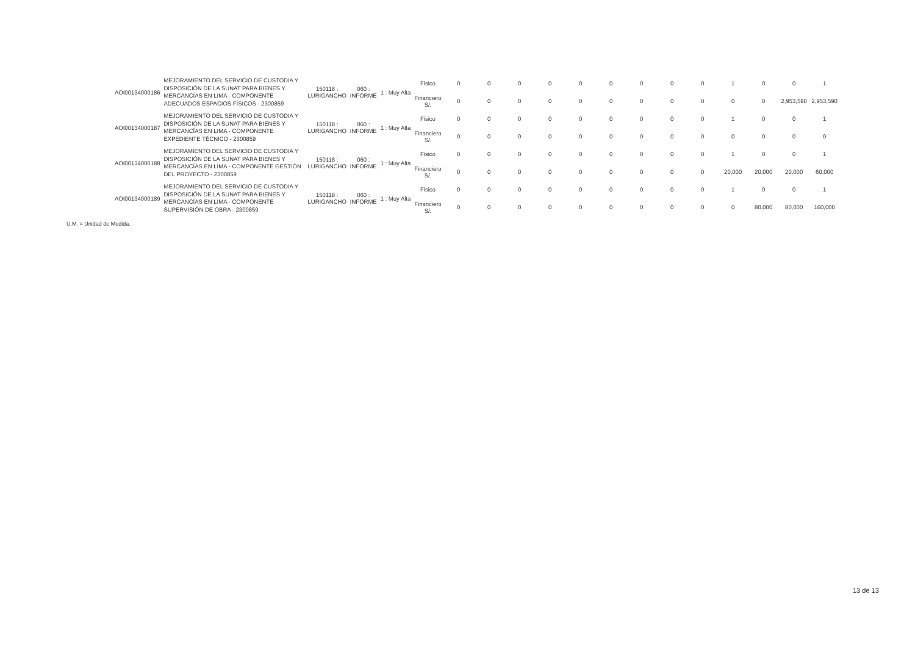| AOI00134000186 | MEJORAMIENTO DEL SERVICIO DE CUSTODIA Y DISPOSICIÓN DE LA SUNAT PARA BIENES Y MERCANCÍAS EN LIMA - COMPONENTE ADECUADOS ESPACIOS FÍSICOS - 2300859 | 150118 : LURIGANCHO | 060 : INFORME | 1 : Muy Alta | Fisico | 0 | 0 | 0 | 0 | 0 | 0 | 0 | 0 | 0 | 1 | 0 | 0 | 1 |
| | | | | | Financiero S/. | 0 | 0 | 0 | 0 | 0 | 0 | 0 | 0 | 0 | 0 | 0 | 2,953,590 | 2,953,590 |
| AOI00134000187 | MEJORAMIENTO DEL SERVICIO DE CUSTODIA Y DISPOSICIÓN DE LA SUNAT PARA BIENES Y MERCANCÍAS EN LIMA - COMPONENTE EXPEDIENTE TÉCNICO - 2300859 | 150118 : LURIGANCHO | 060 : INFORME | 1 : Muy Alta | Fisico | 0 | 0 | 0 | 0 | 0 | 0 | 0 | 0 | 0 | 1 | 0 | 0 | 1 |
| | | | | | Financiero S/. | 0 | 0 | 0 | 0 | 0 | 0 | 0 | 0 | 0 | 0 | 0 | 0 | 0 |
| AOI00134000188 | MEJORAMIENTO DEL SERVICIO DE CUSTODIA Y DISPOSICIÓN DE LA SUNAT PARA BIENES Y MERCANCÍAS EN LIMA - COMPONENTE GESTIÓN DEL PROYECTO - 2300859 | 150118 : LURIGANCHO | 060 : INFORME | 1 : Muy Alta | Fisico | 0 | 0 | 0 | 0 | 0 | 0 | 0 | 0 | 0 | 1 | 0 | 0 | 1 |
| | | | | | Financiero S/. | 0 | 0 | 0 | 0 | 0 | 0 | 0 | 0 | 0 | 20,000 | 20,000 | 20,000 | 60,000 |
| AOI00134000189 | MEJORAMIENTO DEL SERVICIO DE CUSTODIA Y DISPOSICIÓN DE LA SUNAT PARA BIENES Y MERCANCÍAS EN LIMA - COMPONENTE SUPERVISIÓN DE OBRA - 2300859 | 150118 : LURIGANCHO | 060 : INFORME | 1 : Muy Alta | Fisico | 0 | 0 | 0 | 0 | 0 | 0 | 0 | 0 | 0 | 1 | 0 | 0 | 1 |
| | | | | | Financiero S/. | 0 | 0 | 0 | 0 | 0 | 0 | 0 | 0 | 0 | 0 | 80,000 | 80,000 | 160,000 |
U.M. = Unidad de Medida.
13 de 13